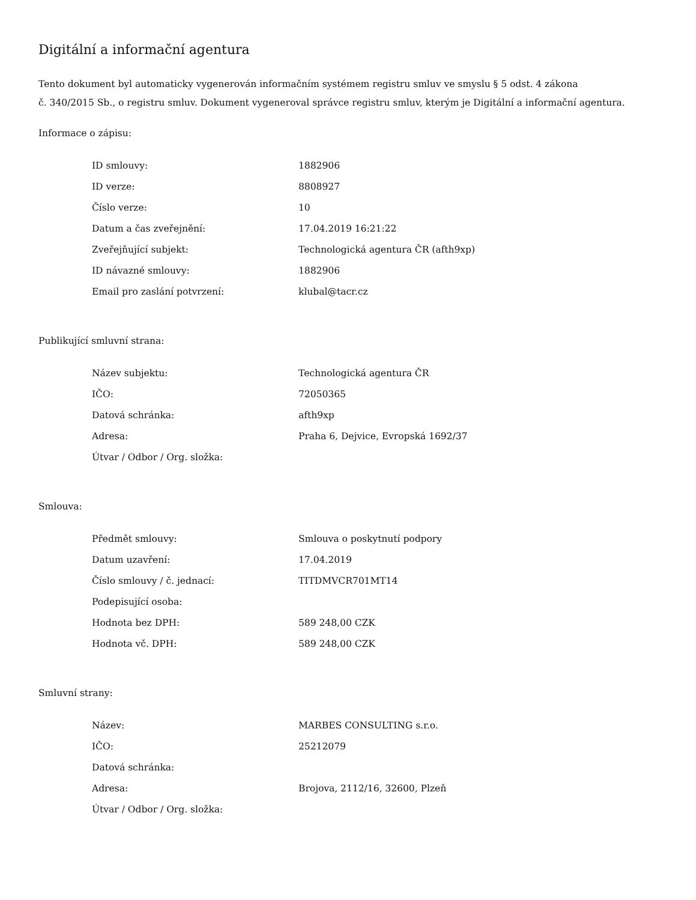Digitální a informační agentura
Tento dokument byl automaticky vygenerován informačním systémem registru smluv ve smyslu § 5 odst. 4 zákona
č. 340/2015 Sb., o registru smluv. Dokument vygeneroval správce registru smluv, kterým je Digitální a informační agentura.
Informace o zápisu:
| ID smlouvy: | 1882906 |
| ID verze: | 8808927 |
| Číslo verze: | 10 |
| Datum a čas zveřejnění: | 17.04.2019 16:21:22 |
| Zveřejňující subjekt: | Technologická agentura ČR (afth9xp) |
| ID návazné smlouvy: | 1882906 |
| Email pro zaslání potvrzení: | klubal@tacr.cz |
Publikující smluvní strana:
| Název subjektu: | Technologická agentura ČR |
| IČO: | 72050365 |
| Datová schránka: | afth9xp |
| Adresa: | Praha 6, Dejvice, Evropská 1692/37 |
| Útvar / Odbor / Org. složka: | |
Smlouva:
| Předmět smlouvy: | Smlouva o poskytnutí podpory |
| Datum uzavření: | 17.04.2019 |
| Číslo smlouvy / č. jednací: | TITDMVCR701MT14 |
| Podepisující osoba: | |
| Hodnota bez DPH: | 589 248,00 CZK |
| Hodnota vč. DPH: | 589 248,00 CZK |
Smluvní strany:
| Název: | MARBES CONSULTING s.r.o. |
| IČO: | 25212079 |
| Datová schránka: | |
| Adresa: | Brojova, 2112/16, 32600, Plzeň |
| Útvar / Odbor / Org. složka: | |